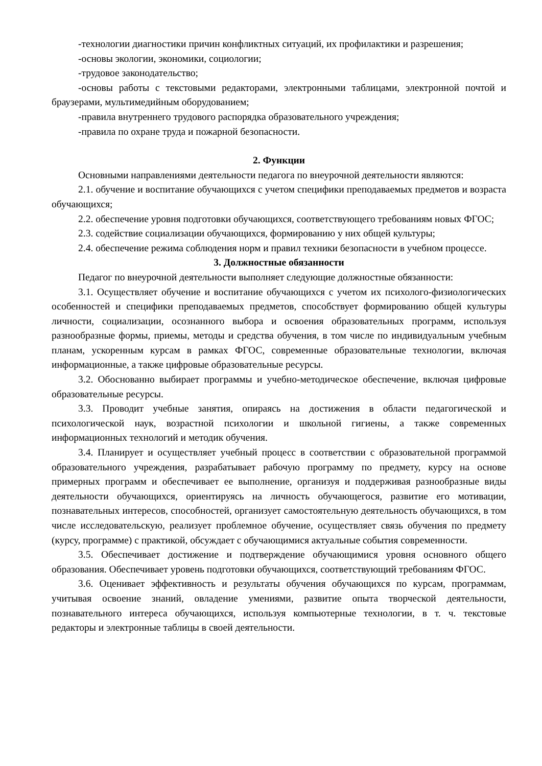-технологии диагностики причин конфликтных ситуаций, их профилактики и разрешения;
-основы экологии, экономики, социологии;
-трудовое законодательство;
-основы работы с текстовыми редакторами, электронными таблицами, электронной почтой и браузерами, мультимедийным оборудованием;
-правила внутреннего трудового распорядка образовательного учреждения;
-правила по охране труда и пожарной безопасности.
2. Функции
Основными направлениями деятельности педагога по внеурочной деятельности являются:
2.1. обучение и воспитание обучающихся с учетом специфики преподаваемых предметов и возраста обучающихся;
2.2. обеспечение уровня подготовки обучающихся, соответствующего требованиям новых ФГОС;
2.3. содействие социализации обучающихся, формированию у них общей культуры;
2.4. обеспечение режима соблюдения норм и правил техники безопасности в учебном процессе.
3. Должностные обязанности
Педагог по внеурочной деятельности выполняет следующие должностные обязанности:
3.1. Осуществляет обучение и воспитание обучающихся с учетом их психолого-физиологических особенностей и специфики преподаваемых предметов, способствует формированию общей культуры личности, социализации, осознанного выбора и освоения образовательных программ, используя разнообразные формы, приемы, методы и средства обучения, в том числе по индивидуальным учебным планам, ускоренным курсам в рамках ФГОС, современные образовательные технологии, включая информационные, а также цифровые образовательные ресурсы.
3.2. Обоснованно выбирает программы и учебно-методическое обеспечение, включая цифровые образовательные ресурсы.
3.3. Проводит учебные занятия, опираясь на достижения в области педагогической и психологической наук, возрастной психологии и школьной гигиены, а также современных информационных технологий и методик обучения.
3.4. Планирует и осуществляет учебный процесс в соответствии с образовательной программой образовательного учреждения, разрабатывает рабочую программу по предмету, курсу на основе примерных программ и обеспечивает ее выполнение, организуя и поддерживая разнообразные виды деятельности обучающихся, ориентируясь на личность обучающегося, развитие его мотивации, познавательных интересов, способностей, организует самостоятельную деятельность обучающихся, в том числе исследовательскую, реализует проблемное обучение, осуществляет связь обучения по предмету (курсу, программе) с практикой, обсуждает с обучающимися актуальные события современности.
3.5. Обеспечивает достижение и подтверждение обучающимися уровня основного общего образования. Обеспечивает уровень подготовки обучающихся, соответствующий требованиям ФГОС.
3.6. Оценивает эффективность и результаты обучения обучающихся по курсам, программам, учитывая освоение знаний, овладение умениями, развитие опыта творческой деятельности, познавательного интереса обучающихся, используя компьютерные технологии, в т. ч. текстовые редакторы и электронные таблицы в своей деятельности.